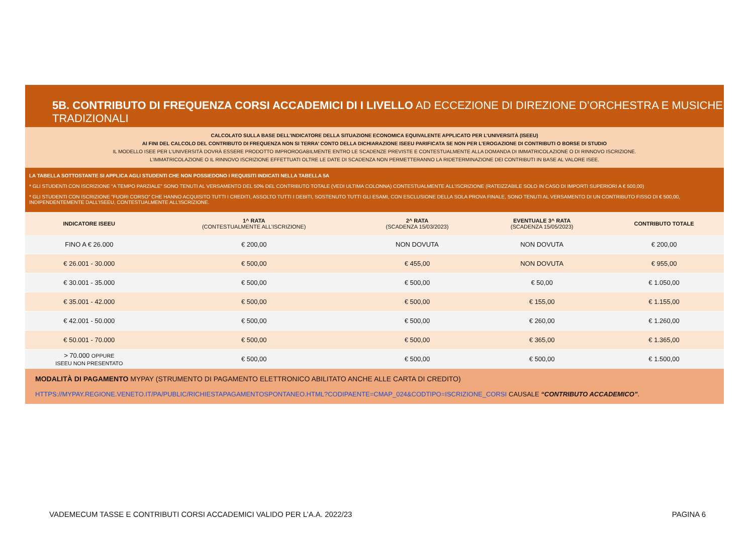5B. CONTRIBUTO DI FREQUENZA CORSI ACCADEMICI DI I LIVELLO AD ECCEZIONE DI DIREZIONE D’ORCHESTRA E MUSICHE TRADIZIONALI
CALCOLATO SULLA BASE DELL’INDICATORE DELLA SITUAZIONE ECONOMICA EQUIVALENTE APPLICATO PER L’UNIVERSITÀ (ISEEU)
AI FINI DEL CALCOLO DEL CONTRIBUTO DI FREQUENZA NON SI TERRA’ CONTO DELLA DICHIARAZIONE ISEEU PARIFICATA SE NON PER L’EROGAZIONE DI CONTRIBUTI O BORSE DI STUDIO
IL MODELLO ISEE PER L’UNIVERSITÀ DOVRÀ ESSERE PRODOTTO IMPROROGABILMENTE ENTRO LE SCADENZE PREVISTE E CONTESTUALMENTE ALLA DOMANDA DI IMMATRICOLAZIONE O DI RINNOVO ISCRIZIONE.
L’IMMATRICOLAZIONE O IL RINNOVO ISCRIZIONE EFFETTUATI OLTRE LE DATE DI SCADENZA NON PERMETTERANNO LA RIDETERMINAZIONE DEI CONTRIBUTI IN BASE AL VALORE ISEE.
LA TABELLA SOTTOSTANTE SI APPLICA AGLI STUDENTI CHE NON POSSIEDONO I REQUISITI INDICATI NELLA TABELLA 5A
* GLI STUDENTI CON ISCRIZIONE “A TEMPO PARZIALE” SONO TENUTI AL VERSAMENTO DEL 50% DEL CONTRIBUTO TOTALE (VEDI ULTIMA COLONNA) CONTESTUALMENTE ALL’ISCRIZIONE (RATEIZZABILE SOLO IN CASO DI IMPORTI SUPERIORI A € 500,00)
* GLI STUDENTI CON ISCRIZIONE “FUORI CORSO” CHE HANNO ACQUISITO TUTTI I CREDITI, ASSOLTO TUTTI I DEBITI, SOSTENUTO TUTTI GLI ESAMI, CON ESCLUSIONE DELLA SOLA PROVA FINALE, SONO TENUTI AL VERSAMENTO DI UN CONTRIBUTO FISSO DI € 500,00, INDIPENDENTEMENTE DALL’ISEEU, CONTESTUALMENTE ALL’ISCRIZIONE.
| INDICATORE ISEEU | 1^ RATA (CONTESTUALMENTE ALL’ISCRIZIONE) | 2^ RATA (SCADENZA 15/03/2023) | EVENTUALE 3^ RATA (SCADENZA 15/05/2023) | CONTRIBUTO TOTALE |
| --- | --- | --- | --- | --- |
| FINO A € 26.000 | € 200,00 | NON DOVUTA | NON DOVUTA | € 200,00 |
| € 26.001 - 30.000 | € 500,00 | € 455,00 | NON DOVUTA | € 955,00 |
| € 30.001 - 35.000 | € 500,00 | € 500,00 | € 50,00 | € 1.050,00 |
| € 35.001 - 42.000 | € 500,00 | € 500,00 | € 155,00 | € 1.155,00 |
| € 42.001 - 50.000 | € 500,00 | € 500,00 | € 260,00 | € 1.260,00 |
| € 50.001 - 70.000 | € 500,00 | € 500,00 | € 365,00 | € 1.365,00 |
| > 70.000 OPPURE ISEEU NON PRESENTATO | € 500,00 | € 500,00 | € 500,00 | € 1.500,00 |
MODALITÀ DI PAGAMENTO MYPAY (STRUMENTO DI PAGAMENTO ELETTRONICO ABILITATO ANCHE ALLE CARTA DI CREDITO)
HTTPS://MYPAY.REGIONE.VENETO.IT/PA/PUBLIC/RICHIESTAPAGAMENTOSPONTANEO.HTML?CODIPAENTE=CMAP_024&CODTIPO=ISCRIZIONE_CORSI CAUSALE “CONTRIBUTO ACCADEMICO”.
VADEMECUM TASSE E CONTRIBUTI CORSI ACCADEMICI VALIDO PER L’A.A. 2022/23 PAGINA 6